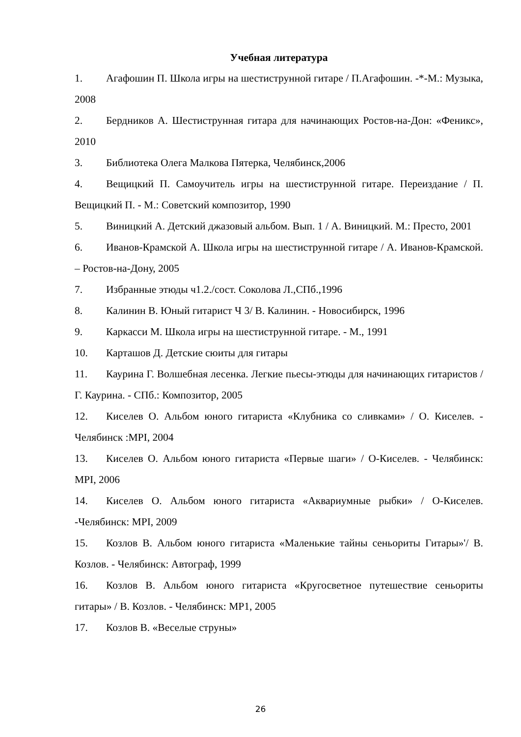Учебная литература
1. Агафошин П. Школа игры на шестиструнной гитаре / П.Агафошин. -*-М.: Музыка, 2008
2. Бердников А. Шестиструнная гитара для начинающих Ростов-на-Дон: «Феникс», 2010
3. Библиотека Олега Малкова Пятерка, Челябинск,2006
4. Вещицкий П. Самоучитель игры на шестиструнной гитаре. Переиздание / П. Вещицкий П. - М.: Советский композитор, 1990
5. Виницкий А. Детский джазовый альбом. Вып. 1 / А. Виницкий. М.: Престо, 2001
6. Иванов-Крамской А. Школа игры на шестиструнной гитаре / А. Иванов-Крамской. – Ростов-на-Дону, 2005
7. Избранные этюды ч1.2./сост. Соколова Л.,СПб.,1996
8. Калинин В. Юный гитарист Ч 3/ В. Калинин. - Новосибирск, 1996
9. Каркасси М. Школа игры на шестиструнной гитаре. - М., 1991
10. Карташов Д. Детские сюиты для гитары
11. Каурина Г. Волшебная лесенка. Легкие пьесы-этюды для начинающих гитаристов / Г. Каурина. - СПб.: Композитор, 2005
12. Киселев О. Альбом юного гитариста «Клубника со сливками» / О. Киселев. - Челябинск :MPI, 2004
13. Киселев О. Альбом юного гитариста «Первые шаги» / О-Киселев. - Челябинск: MPI, 2006
14. Киселев О. Альбом юного гитариста «Аквариумные рыбки» / О-Киселев. -Челябинск: MPI, 2009
15. Козлов В. Альбом юного гитариста «Маленькие тайны сеньориты Гитары»'/ В. Козлов. - Челябинск: Автограф, 1999
16. Козлов В. Альбом юного гитариста «Кругосветное путешествие сеньориты гитары» / В. Козлов. - Челябинск: MP1, 2005
17. Козлов В. «Веселые струны»
26